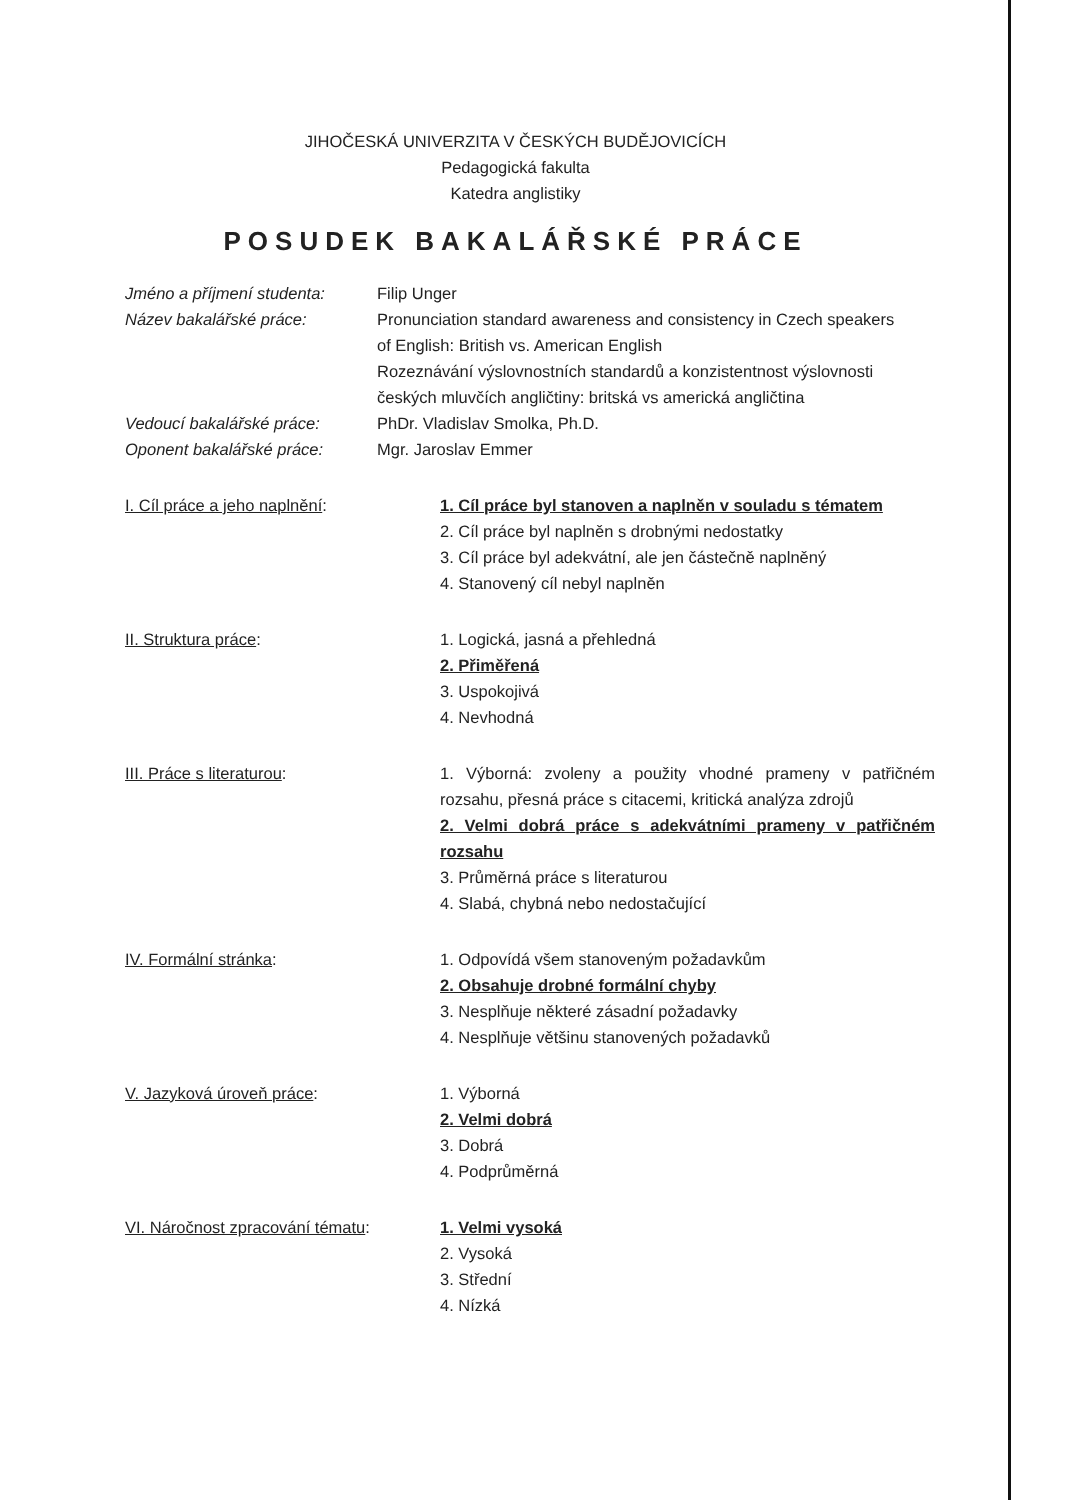JIHOČESKÁ UNIVERZITA V ČESKÝCH BUDĚJOVICÍCH
Pedagogická fakulta
Katedra anglistiky
POSUDEK BAKALÁŘSKÉ PRÁCE
Jméno a příjmení studenta:
Filip Unger
Název bakalářské práce: Pronunciation standard awareness and consistency in Czech speakers of English: British vs. American English
Rozeznávání výslovnostních standardů a konzistentnost výslovnosti českých mluvčích angličtiny: britská vs americká angličtina
Vedoucí bakalářské práce: PhDr. Vladislav Smolka, Ph.D.
Oponent bakalářské práce: Mgr. Jaroslav Emmer
I. Cíl práce a jeho naplnění: 1. Cíl práce byl stanoven a naplněn v souladu s tématem
2. Cíl práce byl naplněn s drobnými nedostatky
3. Cíl práce byl adekvátní, ale jen částečně naplněný
4. Stanovený cíl nebyl naplněn
II. Struktura práce: 1. Logická, jasná a přehledná
2. Přiměřená
3. Uspokojivá
4. Nevhodná
III. Práce s literaturou: 1. Výborná: zvoleny a použity vhodné prameny v patřičném rozsahu, přesná práce s citacemi, kritická analýza zdrojů
2. Velmi dobrá práce s adekvátními prameny v patřičném rozsahu
3. Průměrná práce s literaturou
4. Slabá, chybná nebo nedostačující
IV. Formální stránka: 1. Odpovídá všem stanoveným požadavkům
2. Obsahuje drobné formální chyby
3. Nesplňuje některé zásadní požadavky
4. Nesplňuje většinu stanovených požadavků
V. Jazyková úroveň práce: 1. Výborná
2. Velmi dobrá
3. Dobrá
4. Podprůměrná
VI. Náročnost zpracování tématu:
1. Velmi vysoká
2. Vysoká
3. Střední
4. Nízká